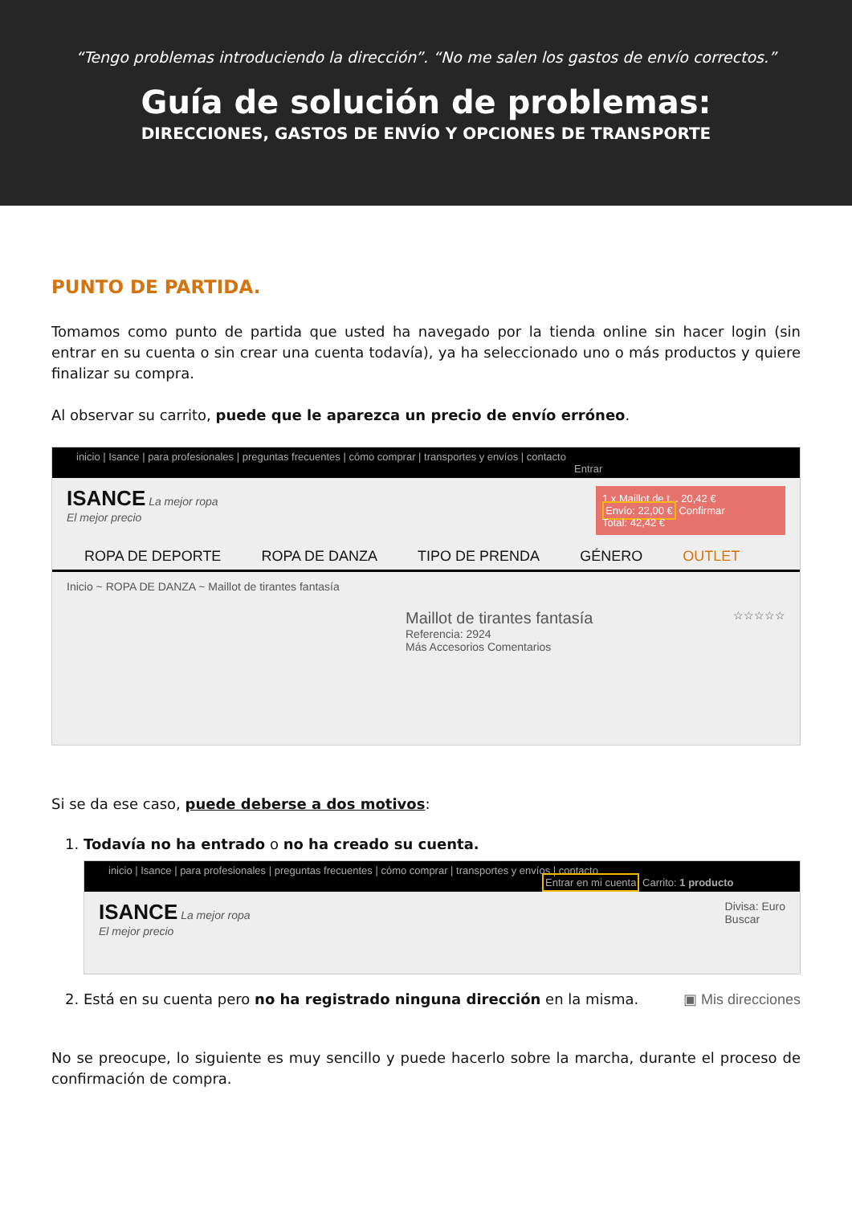“Tengo problemas introduciendo la dirección”. “No me salen los gastos de envío correctos.”
Guía de solución de problemas:
DIRECCIONES, GASTOS DE ENVÍO Y OPCIONES DE TRANSPORTE
PUNTO DE PARTIDA.
Tomamos como punto de partida que usted ha navegado por la tienda online sin hacer login (sin entrar en su cuenta o sin crear una cuenta todavía), ya ha seleccionado uno o más productos y quiere finalizar su compra.
Al observar su carrito, puede que le aparezca un precio de envío erróneo.
inicio | Isance | para profesionales | preguntas frecuentes | cómo comprar | transportes y envíos | contacto
Entrar
ISANCE La mejor ropa
El mejor precio
1 x Maillot de t... 20,42 €
Envío: 22,00 € Confirmar
Total: 42,42 €
ROPA DE DEPORTE ROPA DE DANZA TIPO DE PRENDA GÉNERO OUTLET
Inicio ~ ROPA DE DANZA ~ Maillot de tirantes fantasía
Maillot de tirantes fantasía
Referencia: 2924
Más Accesorios Comentarios
☆☆☆☆☆
Si se da ese caso, puede deberse a dos motivos:
1. Todavía no ha entrado o no ha creado su cuenta.
inicio | Isance | para profesionales | preguntas frecuentes | cómo comprar | transportes y envíos | contacto
Entrar en mi cuenta Carrito: 1 producto
ISANCE La mejor ropa
El mejor precio
Divisa: Euro
Buscar
2. Está en su cuenta pero no ha registrado ninguna dirección en la misma. ▣ Mis direcciones
No se preocupe, lo siguiente es muy sencillo y puede hacerlo sobre la marcha, durante el proceso de confirmación de compra.